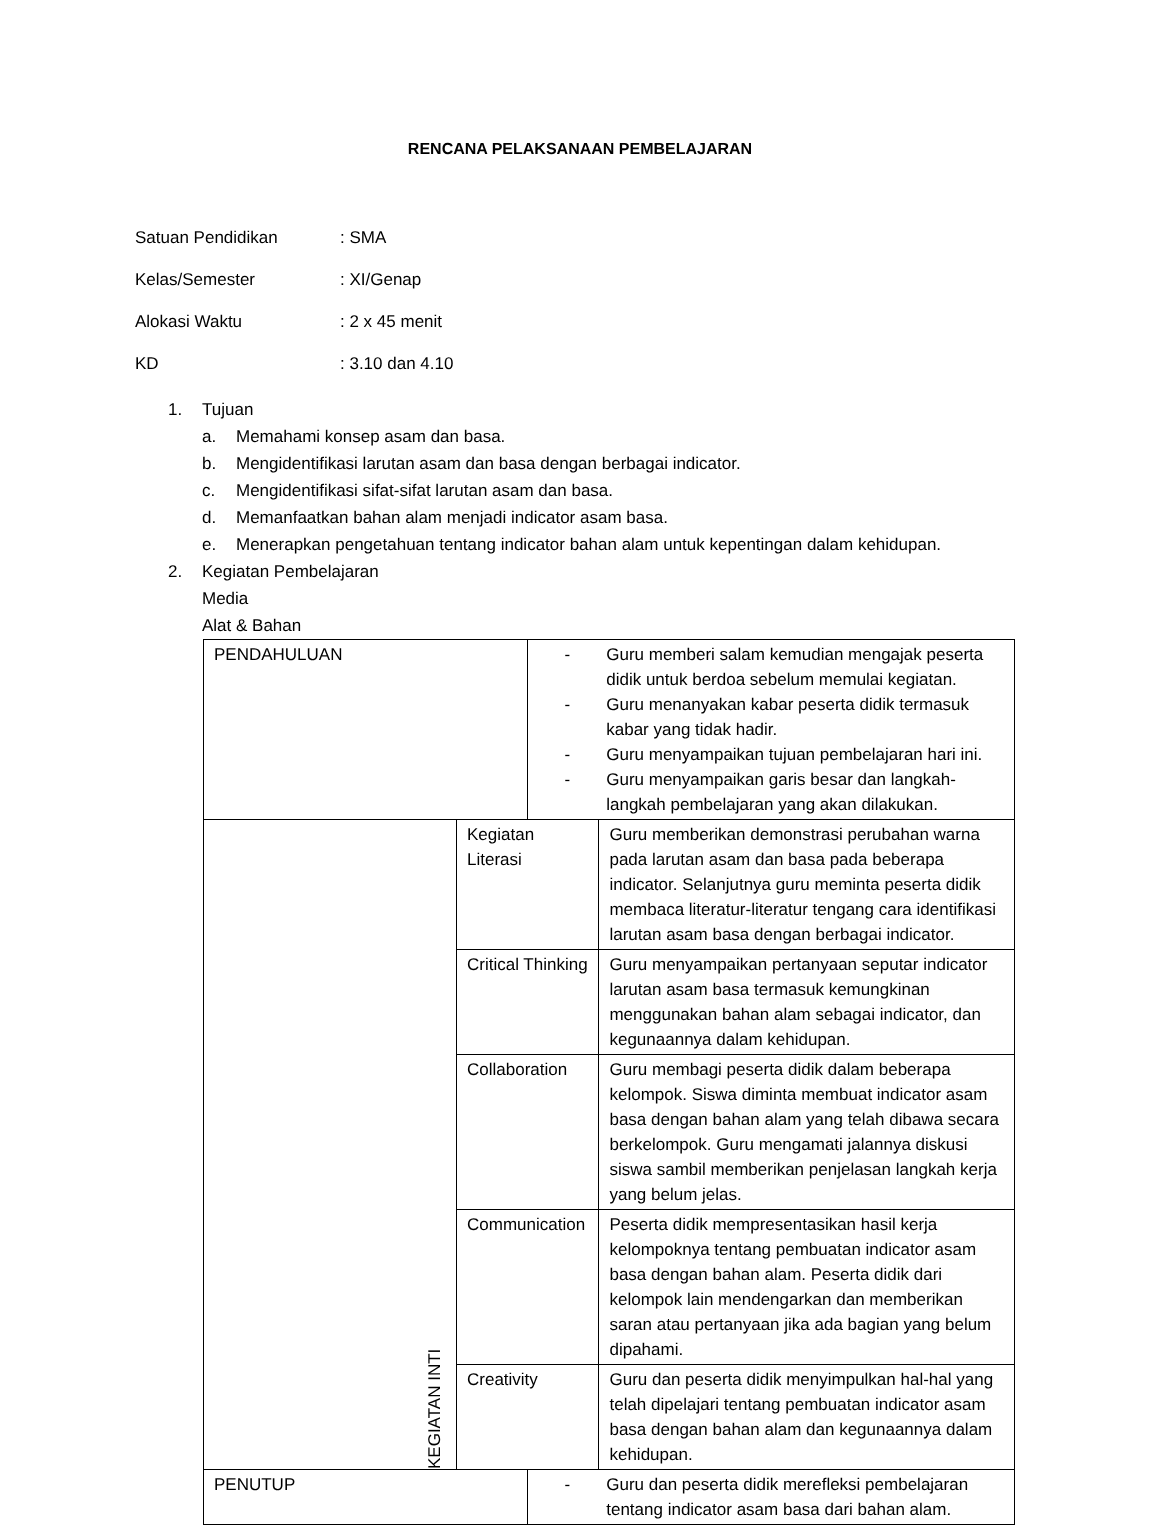RENCANA PELAKSANAAN PEMBELAJARAN
Satuan Pendidikan: SMA
Kelas/Semester: XI/Genap
Alokasi Waktu: 2 x 45 menit
KD: 3.10 dan 4.10
1. Tujuan
a. Memahami konsep asam dan basa.
b. Mengidentifikasi larutan asam dan basa dengan berbagai indicator.
c. Mengidentifikasi sifat-sifat larutan asam dan basa.
d. Memanfaatkan bahan alam menjadi indicator asam basa.
e. Menerapkan pengetahuan tentang indicator bahan alam untuk kepentingan dalam kehidupan.
2. Kegiatan Pembelajaran
Media
Alat & Bahan
| PENDAHULUAN | | - Guru memberi salam kemudian mengajak peserta didik untuk berdoa sebelum memulai kegiatan. - Guru menanyakan kabar peserta didik termasuk kabar yang tidak hadir. - Guru menyampaikan tujuan pembelajaran hari ini. - Guru menyampaikan garis besar dan langkah-langkah pembelajaran yang akan dilakukan. | |
| KEGIATAN INTI | Kegiatan Literasi | | Guru memberikan demonstrasi perubahan warna pada larutan asam dan basa pada beberapa indicator. Selanjutnya guru meminta peserta didik membaca literatur-literatur tengang cara identifikasi larutan asam basa dengan berbagai indicator. |
| | Critical Thinking | | Guru menyampaikan pertanyaan seputar indicator larutan asam basa termasuk kemungkinan menggunakan bahan alam sebagai indicator, dan kegunaannya dalam kehidupan. |
| | Collaboration | | Guru membagi peserta didik dalam beberapa kelompok. Siswa diminta membuat indicator asam basa dengan bahan alam yang telah dibawa secara berkelompok. Guru mengamati jalannya diskusi siswa sambil memberikan penjelasan langkah kerja yang belum jelas. |
| | Communication | | Peserta didik mempresentasikan hasil kerja kelompoknya tentang pembuatan indicator asam basa dengan bahan alam. Peserta didik dari kelompok lain mendengarkan dan memberikan saran atau pertanyaan jika ada bagian yang belum dipahami. |
| | Creativity | | Guru dan peserta didik menyimpulkan hal-hal yang telah dipelajari tentang pembuatan indicator asam basa dengan bahan alam dan kegunaannya dalam kehidupan. |
| PENUTUP | | - Guru dan peserta didik merefleksi pembelajaran tentang indicator asam basa dari bahan alam. | |